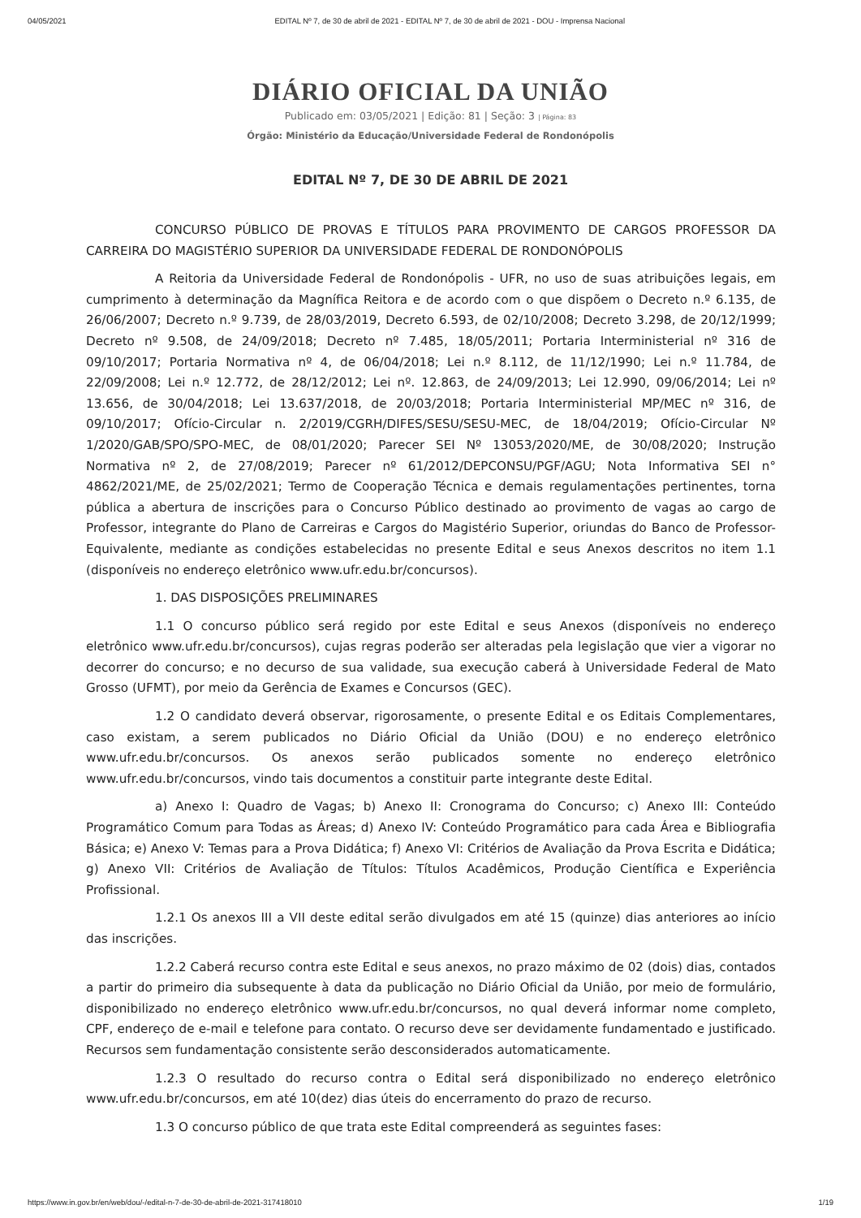04/05/2021 EDITAL Nº 7, de 30 de abril de 2021 - EDITAL Nº 7, de 30 de abril de 2021 - DOU - Imprensa Nacional
DIÁRIO OFICIAL DA UNIÃO
Publicado em: 03/05/2021 | Edição: 81 | Seção: 3 | Página: 83
Órgão: Ministério da Educação/Universidade Federal de Rondonópolis
EDITAL Nº 7, DE 30 DE ABRIL DE 2021
CONCURSO PÚBLICO DE PROVAS E TÍTULOS PARA PROVIMENTO DE CARGOS PROFESSOR DA CARREIRA DO MAGISTÉRIO SUPERIOR DA UNIVERSIDADE FEDERAL DE RONDONÓPOLIS
A Reitoria da Universidade Federal de Rondonópolis - UFR, no uso de suas atribuições legais, em cumprimento à determinação da Magnífica Reitora e de acordo com o que dispõem o Decreto n.º 6.135, de 26/06/2007; Decreto n.º 9.739, de 28/03/2019, Decreto 6.593, de 02/10/2008; Decreto 3.298, de 20/12/1999; Decreto nº 9.508, de 24/09/2018; Decreto nº 7.485, 18/05/2011; Portaria Interministerial nº 316 de 09/10/2017; Portaria Normativa nº 4, de 06/04/2018; Lei n.º 8.112, de 11/12/1990; Lei n.º 11.784, de 22/09/2008; Lei n.º 12.772, de 28/12/2012; Lei nº. 12.863, de 24/09/2013; Lei 12.990, 09/06/2014; Lei nº 13.656, de 30/04/2018; Lei 13.637/2018, de 20/03/2018; Portaria Interministerial MP/MEC nº 316, de 09/10/2017; Ofício-Circular n. 2/2019/CGRH/DIFES/SESU/SESU-MEC, de 18/04/2019; Ofício-Circular Nº 1/2020/GAB/SPO/SPO-MEC, de 08/01/2020; Parecer SEI Nº 13053/2020/ME, de 30/08/2020; Instrução Normativa nº 2, de 27/08/2019; Parecer nº 61/2012/DEPCONSU/PGF/AGU; Nota Informativa SEI n° 4862/2021/ME, de 25/02/2021; Termo de Cooperação Técnica e demais regulamentações pertinentes, torna pública a abertura de inscrições para o Concurso Público destinado ao provimento de vagas ao cargo de Professor, integrante do Plano de Carreiras e Cargos do Magistério Superior, oriundas do Banco de Professor-Equivalente, mediante as condições estabelecidas no presente Edital e seus Anexos descritos no item 1.1 (disponíveis no endereço eletrônico www.ufr.edu.br/concursos).
1. DAS DISPOSIÇÕES PRELIMINARES
1.1 O concurso público será regido por este Edital e seus Anexos (disponíveis no endereço eletrônico www.ufr.edu.br/concursos), cujas regras poderão ser alteradas pela legislação que vier a vigorar no decorrer do concurso; e no decurso de sua validade, sua execução caberá à Universidade Federal de Mato Grosso (UFMT), por meio da Gerência de Exames e Concursos (GEC).
1.2 O candidato deverá observar, rigorosamente, o presente Edital e os Editais Complementares, caso existam, a serem publicados no Diário Oficial da União (DOU) e no endereço eletrônico www.ufr.edu.br/concursos. Os anexos serão publicados somente no endereço eletrônico www.ufr.edu.br/concursos, vindo tais documentos a constituir parte integrante deste Edital.
a) Anexo I: Quadro de Vagas; b) Anexo II: Cronograma do Concurso; c) Anexo III: Conteúdo Programático Comum para Todas as Áreas; d) Anexo IV: Conteúdo Programático para cada Área e Bibliografia Básica; e) Anexo V: Temas para a Prova Didática; f) Anexo VI: Critérios de Avaliação da Prova Escrita e Didática; g) Anexo VII: Critérios de Avaliação de Títulos: Títulos Acadêmicos, Produção Científica e Experiência Profissional.
1.2.1 Os anexos III a VII deste edital serão divulgados em até 15 (quinze) dias anteriores ao início das inscrições.
1.2.2 Caberá recurso contra este Edital e seus anexos, no prazo máximo de 02 (dois) dias, contados a partir do primeiro dia subsequente à data da publicação no Diário Oficial da União, por meio de formulário, disponibilizado no endereço eletrônico www.ufr.edu.br/concursos, no qual deverá informar nome completo, CPF, endereço de e-mail e telefone para contato. O recurso deve ser devidamente fundamentado e justificado. Recursos sem fundamentação consistente serão desconsiderados automaticamente.
1.2.3 O resultado do recurso contra o Edital será disponibilizado no endereço eletrônico www.ufr.edu.br/concursos, em até 10(dez) dias úteis do encerramento do prazo de recurso.
1.3 O concurso público de que trata este Edital compreenderá as seguintes fases:
https://www.in.gov.br/en/web/dou/-/edital-n-7-de-30-de-abril-de-2021-317418010 1/19